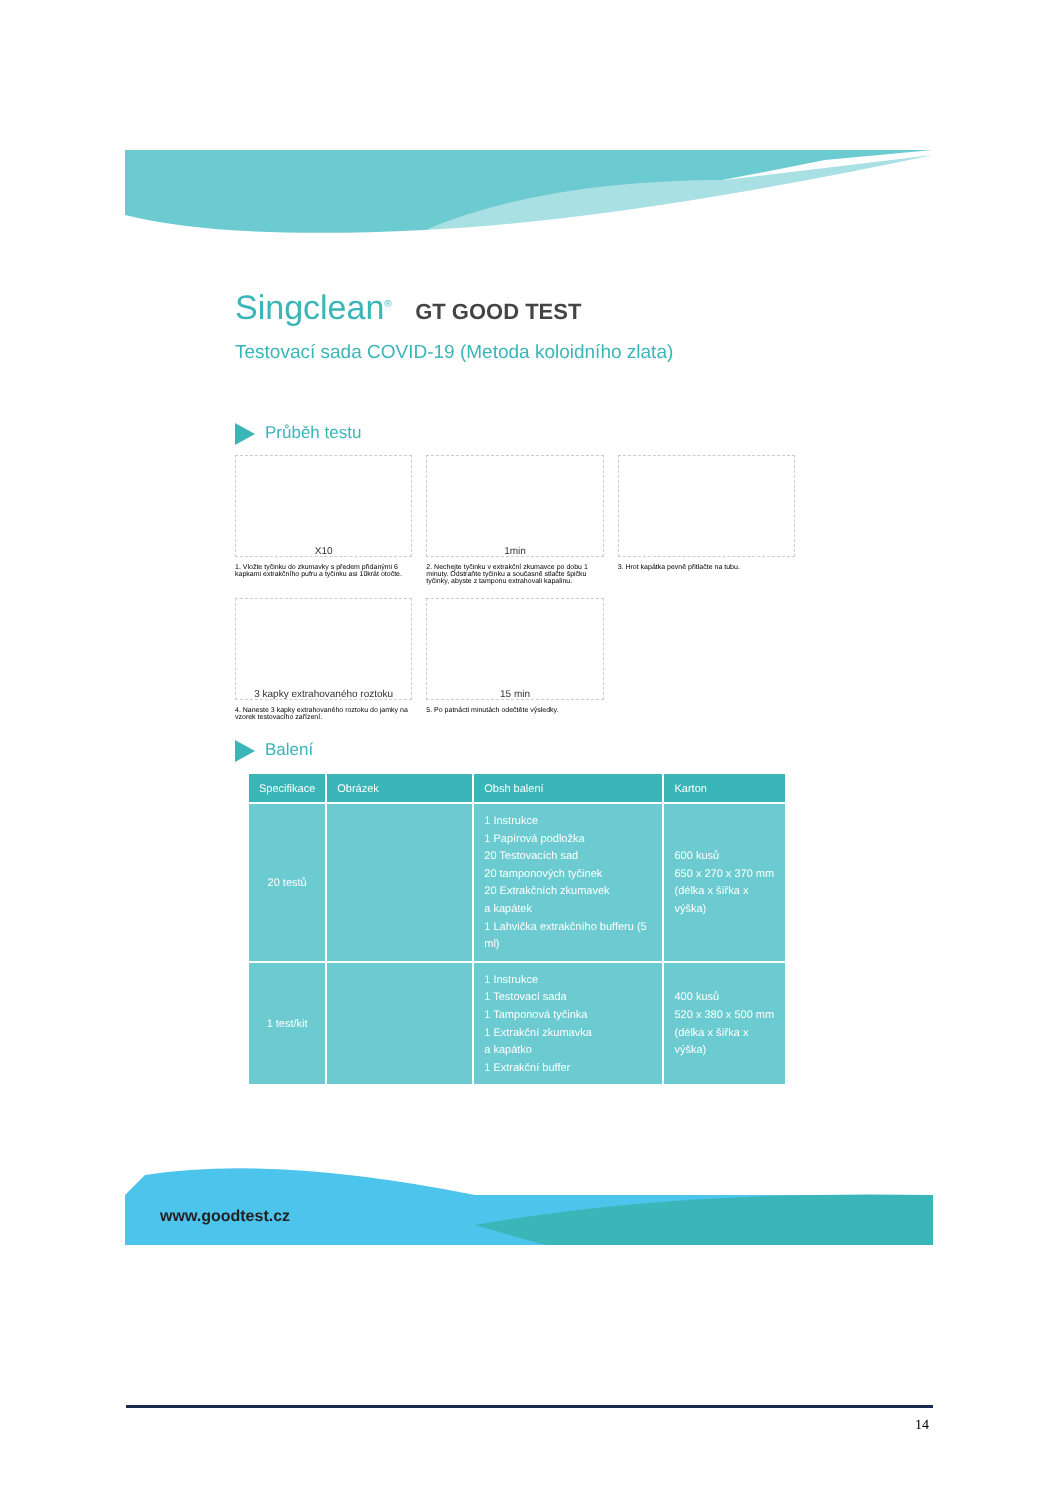Singclean<sup>®</sup> GT GOOD TEST
Testovací sada COVID-19 (Metoda koloidního zlata)
Průběh testu
X10
1. Vložte tyčinku do zkumavky s předem přidanými 6 kapkami extrakčního pufru a tyčinku asi 10krát otočte.
1min
2. Nechejte tyčinku v extrakční zkumavce po dobu 1 minuty. Odstraňte tyčinku a současně stlačte špičku tyčinky, abyste z tamponu extrahovali kapalinu.
3. Hrot kapátka pevně přitlačte na tubu.
3 kapky extrahovaného roztoku
4. Naneste 3 kapky extrahovaného roztoku do jamky na vzorek testovacího zařízení.
15 min
5. Po patnácti minutách odečtěte výsledky.
Balení
| Specifikace | Obrázek | Obsh balení | Karton |
| --- | --- | --- | --- |
| 20 testů | | 1 Instrukce 1 Papírová podložka 20 Testovacích sad 20 tamponových tyčinek 20 Extrakčních zkumavek a kapátek 1 Lahvička extrakčního bufferu (5 ml) | 600 kusů 650 x 270 x 370 mm (délka x šířka x výška) |
| 1 test/kit | | 1 Instrukce 1 Testovací sada 1 Tamponová tyčinka 1 Extrakční zkumavka a kapátko 1 Extrakční buffer | 400 kusů 520 x 380 x 500 mm (délka x šířka x výška) |
www.goodtest.cz
14